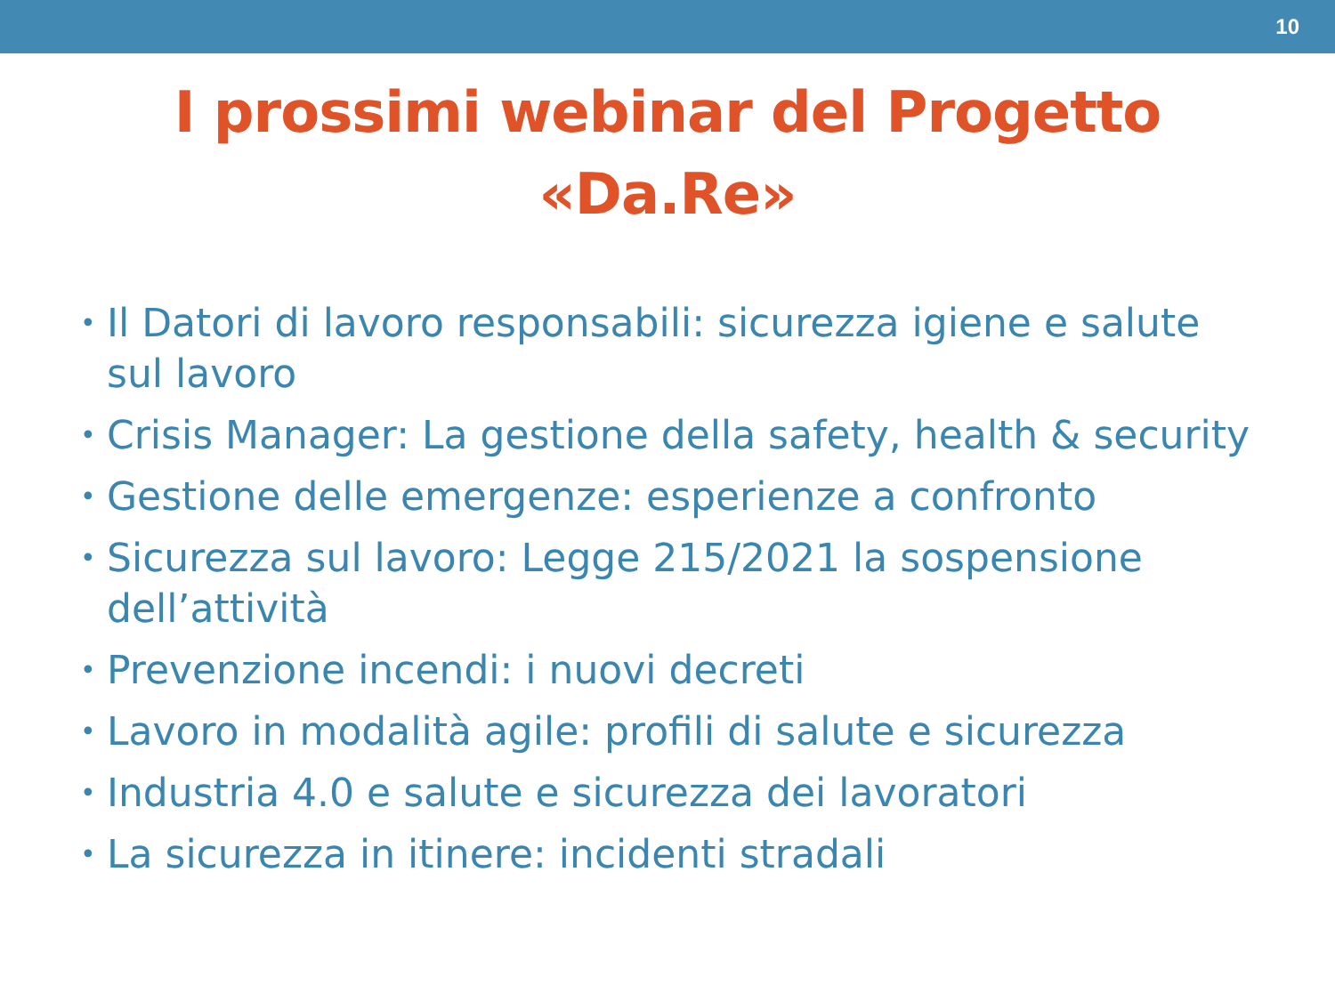10
I prossimi webinar del Progetto
«Da.Re»
• Il Datori di lavoro responsabili: sicurezza igiene e salute sul lavoro
• Crisis Manager: La gestione della safety, health & security
• Gestione delle emergenze: esperienze a confronto
• Sicurezza sul lavoro: Legge 215/2021 la sospensione dell’attività
• Prevenzione incendi: i nuovi decreti
• Lavoro in modalità agile: profili di salute e sicurezza
• Industria 4.0 e salute e sicurezza dei lavoratori
• La sicurezza in itinere: incidenti stradali